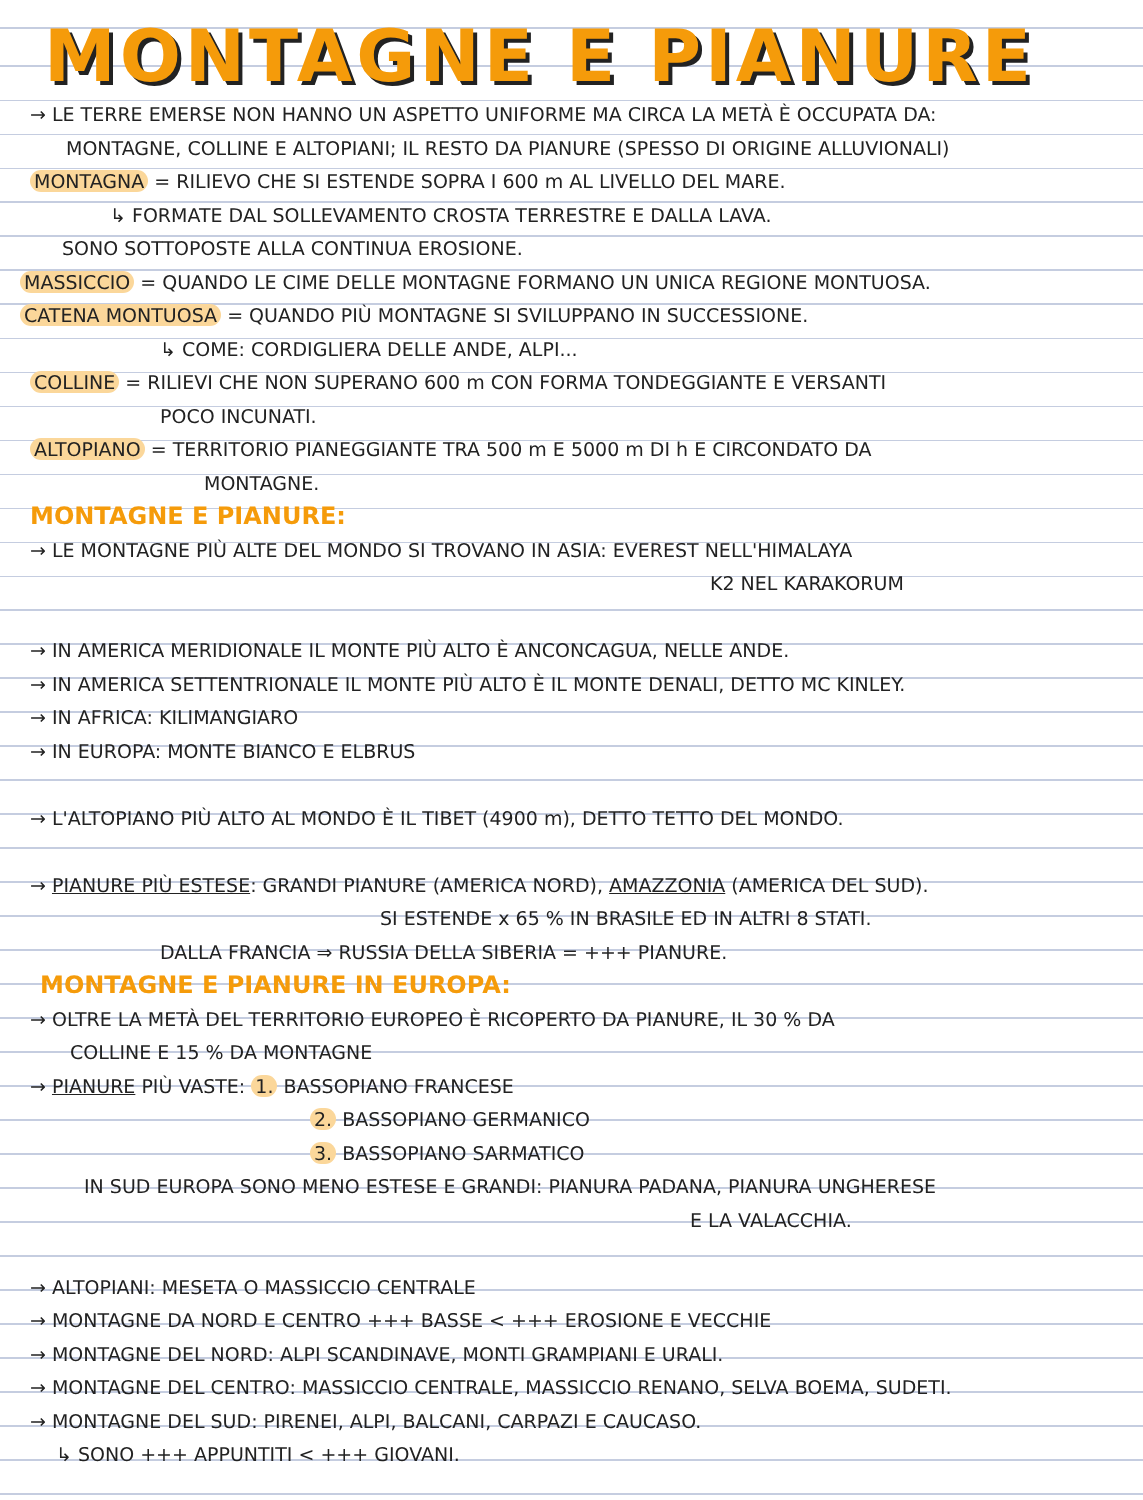MONTAGNE E PIANURE
→ LE TERRE EMERSE NON HANNO UN ASPETTO UNIFORME MA CIRCA LA METÀ È OCCUPATA DA:
MONTAGNE, COLLINE E ALTOPIANI; IL RESTO DA PIANURE (SPESSO DI ORIGINE ALLUVIONALI)
MONTAGNA = RILIEVO CHE SI ESTENDE SOPRA I 600 m AL LIVELLO DEL MARE.
↳ FORMATE DAL SOLLEVAMENTO CROSTA TERRESTRE E DALLA LAVA.
SONO SOTTOPOSTE ALLA CONTINUA EROSIONE.
MASSICCIO = QUANDO LE CIME DELLE MONTAGNE FORMANO UN UNICA REGIONE MONTUOSA.
CATENA MONTUOSA = QUANDO PIÙ MONTAGNE SI SVILUPPANO IN SUCCESSIONE.
↳ COME: CORDIGLIERA DELLE ANDE, ALPI...
COLLINE = RILIEVI CHE NON SUPERANO 600 m CON FORMA TONDEGGIANTE E VERSANTI
POCO INCUNATI.
ALTOPIANO = TERRITORIO PIANEGGIANTE TRA 500 m E 5000 m DI h E CIRCONDATO DA
MONTAGNE.
MONTAGNE E PIANURE:
→ LE MONTAGNE PIÙ ALTE DEL MONDO SI TROVANO IN ASIA: EVEREST NELL'HIMALAYA
K2 NEL KARAKORUM
→ IN AMERICA MERIDIONALE IL MONTE PIÙ ALTO È ANCONCAGUA, NELLE ANDE.
→ IN AMERICA SETTENTRIONALE IL MONTE PIÙ ALTO È IL MONTE DENALI, DETTO MC KINLEY.
→ IN AFRICA: KILIMANGIARO
→ IN EUROPA: MONTE BIANCO E ELBRUS
→ L'ALTOPIANO PIÙ ALTO AL MONDO È IL TIBET (4900 m), DETTO TETTO DEL MONDO.
→ PIANURE PIÙ ESTESE: GRANDI PIANURE (AMERICA NORD), AMAZZONIA (AMERICA DEL SUD).
SI ESTENDE x 65 % IN BRASILE ED IN ALTRI 8 STATI.
DALLA FRANCIA ⇒ RUSSIA DELLA SIBERIA = +++ PIANURE.
MONTAGNE E PIANURE IN EUROPA:
→ OLTRE LA METÀ DEL TERRITORIO EUROPEO È RICOPERTO DA PIANURE, IL 30 % DA
COLLINE E 15 % DA MONTAGNE
→ PIANURE PIÙ VASTE: 1. BASSOPIANO FRANCESE
2. BASSOPIANO GERMANICO
3. BASSOPIANO SARMATICO
IN SUD EUROPA SONO MENO ESTESE E GRANDI: PIANURA PADANA, PIANURA UNGHERESE
E LA VALACCHIA.
→ ALTOPIANI: MESETA O MASSICCIO CENTRALE
→ MONTAGNE DA NORD E CENTRO +++ BASSE < +++ EROSIONE E VECCHIE
→ MONTAGNE DEL NORD: ALPI SCANDINAVE, MONTI GRAMPIANI E URALI.
→ MONTAGNE DEL CENTRO: MASSICCIO CENTRALE, MASSICCIO RENANO, SELVA BOEMA, SUDETI.
→ MONTAGNE DEL SUD: PIRENEI, ALPI, BALCANI, CARPAZI E CAUCASO.
↳ SONO +++ APPUNTITI < +++ GIOVANI.